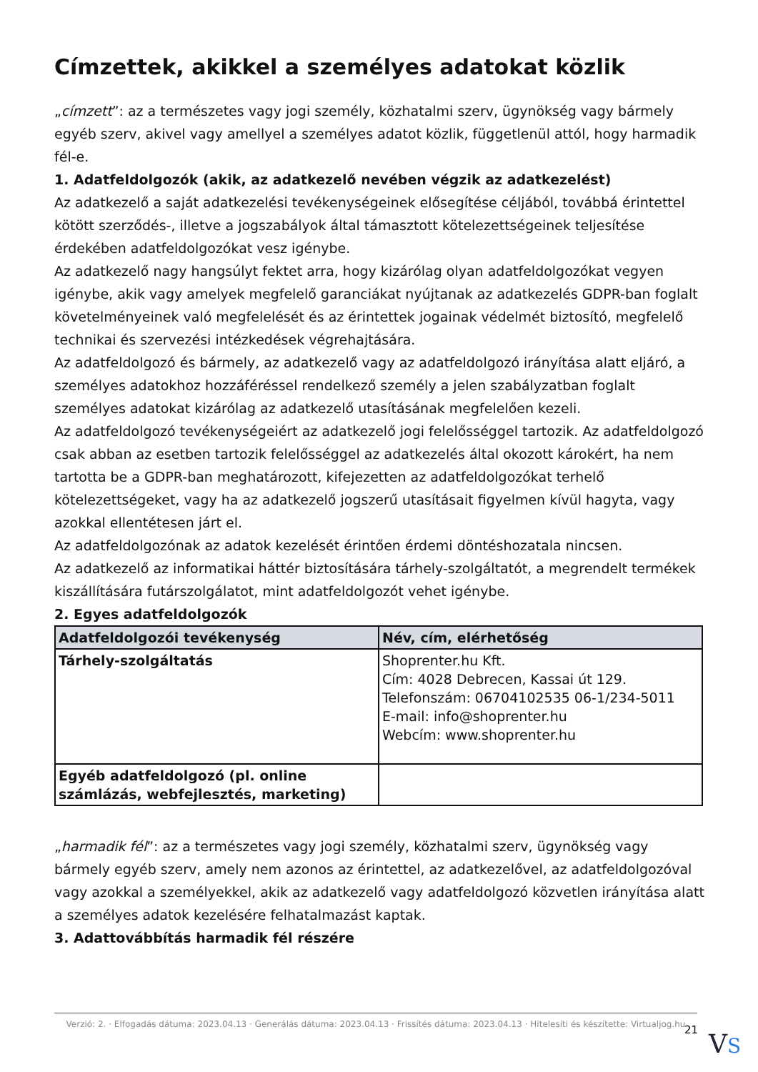Címzettek, akikkel a személyes adatokat közlik
„címzett”: az a természetes vagy jogi személy, közhatalmi szerv, ügynökség vagy bármely egyéb szerv, akivel vagy amellyel a személyes adatot közlik, függetlenül attól, hogy harmadik fél-e.
1. Adatfeldolgozók (akik, az adatkezelő nevében végzik az adatkezelést)
Az adatkezelő a saját adatkezelési tevékenységeinek elősegítése céljából, továbbá érintettel kötött szerződés-, illetve a jogszabályok által támasztott kötelezettségeinek teljesítése érdekében adatfeldolgozókat vesz igénybe.
Az adatkezelő nagy hangsúlyt fektet arra, hogy kizárólag olyan adatfeldolgozókat vegyen igénybe, akik vagy amelyek megfelelő garanciákat nyújtanak az adatkezelés GDPR-ban foglalt követelményeinek való megfelelését és az érintettek jogainak védelmét biztosító, megfelelő technikai és szervezési intézkedések végrehajtására.
Az adatfeldolgozó és bármely, az adatkezelő vagy az adatfeldolgozó irányítása alatt eljáró, a személyes adatokhoz hozzáféréssel rendelkező személy a jelen szabályzatban foglalt személyes adatokat kizárólag az adatkezelő utasításának megfelelően kezeli.
Az adatfeldolgozó tevékenységeiért az adatkezelő jogi felelősséggel tartozik. Az adatfeldolgozó csak abban az esetben tartozik felelősséggel az adatkezelés által okozott károkért, ha nem tartotta be a GDPR-ban meghatározott, kifejezetten az adatfeldolgozókat terhelő kötelezettségeket, vagy ha az adatkezelő jogszerű utasításait figyelmen kívül hagyta, vagy azokkal ellentétesen járt el.
Az adatfeldolgozónak az adatok kezelését érintően érdemi döntéshozatala nincsen.
Az adatkezelő az informatikai háttér biztosítására tárhely-szolgáltatót, a megrendelt termékek kiszállítására futárszolgálatot, mint adatfeldolgozót vehet igénybe.
2. Egyes adatfeldolgozók
| Adatfeldolgozói tevékenység | Név, cím, elérhetőség |
| --- | --- |
| Tárhely-szolgáltatás | Shoprenter.hu Kft. Cím: 4028 Debrecen, Kassai út 129. Telefonszám: 06704102535 06-1/234-5011 E-mail: info@shoprenter.hu Webcím: www.shoprenter.hu |
| Egyéb adatfeldolgozó (pl. online számlázás, webfejlesztés, marketing) | |
„harmadik fél”: az a természetes vagy jogi személy, közhatalmi szerv, ügynökség vagy bármely egyéb szerv, amely nem azonos az érintettel, az adatkezelővel, az adatfeldolgozóval vagy azokkal a személyekkel, akik az adatkezelő vagy adatfeldolgozó közvetlen irányítása alatt a személyes adatok kezelésére felhatalmazást kaptak.
3. Adattovábbítás harmadik fél részére
Verzió: 2. · Elfogadás dátuma: 2023.04.13 · Generálás dátuma: 2023.04.13 · Frissítés dátuma: 2023.04.13 · Hitelesíti és készítette: Virtualjog.hu
21 VS